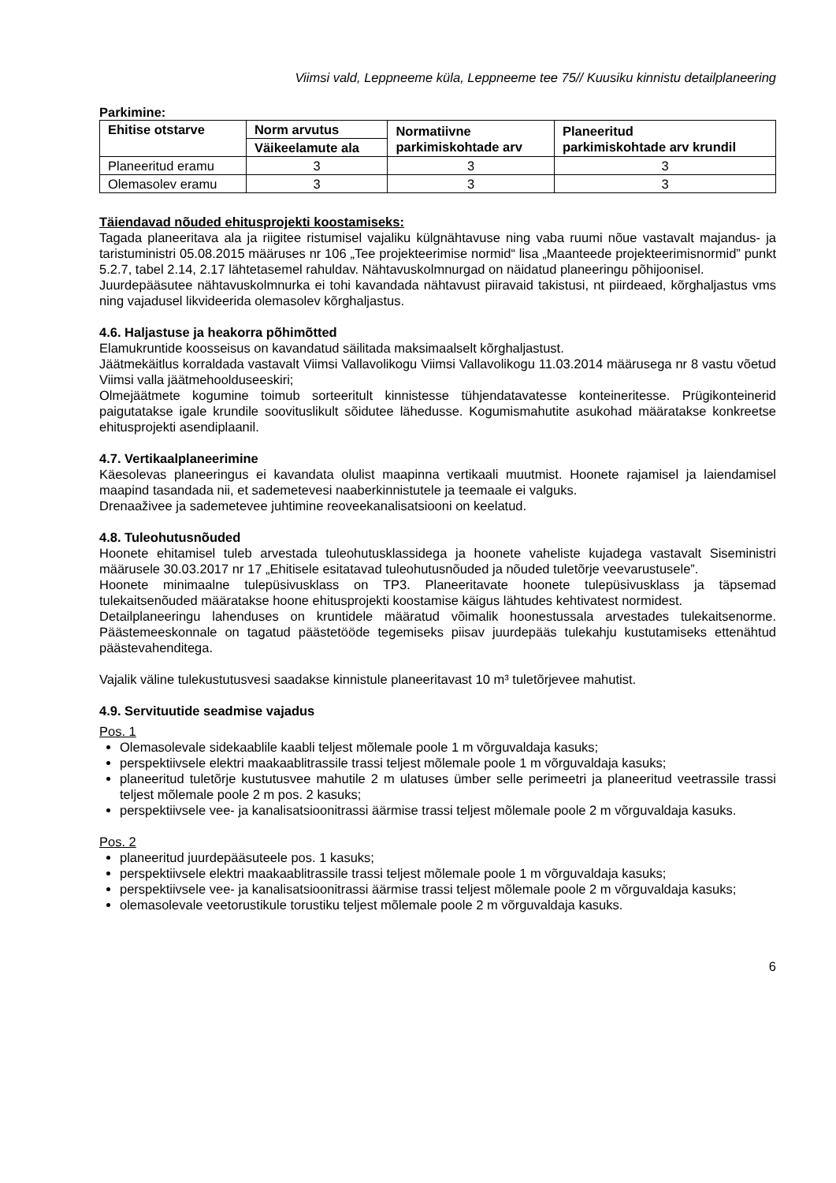Viimsi vald, Leppneeme küla, Leppneeme tee 75// Kuusiku kinnistu detailplaneering
Parkimine:
| Ehitise otstarve | Norm arvutus | Normatiivne parkimiskohtade arv | Planeeritud parkimiskohtade arv krundil |
| --- | --- | --- | --- |
| | Väikeelamute ala | | |
| Planeeritud eramu | 3 | 3 | 3 |
| Olemasolev eramu | 3 | 3 | 3 |
Täiendavad nõuded ehitusprojekti koostamiseks:
Tagada planeeritava ala ja riigitee ristumisel vajaliku külgnähtavuse ning vaba ruumi nõue vastavalt majandus- ja taristuministri 05.08.2015 määruses nr 106 „Tee projekteerimise normid“ lisa „Maanteede projekteerimisnormid” punkt 5.2.7, tabel 2.14, 2.17 lähtetasemel rahuldav. Nähtavuskolmnurgad on näidatud planeeringu põhijoonisel.
Juurdepääsutee nähtavuskolmnurka ei tohi kavandada nähtavust piiravaid takistusi, nt piirdeaed, kõrghaljastus vms ning vajadusel likvideerida olemasolev kõrghaljastus.
4.6. Haljastuse ja heakorra põhimõtted
Elamukruntide koosseisus on kavandatud säilitada maksimaalselt kõrghaljastust.
Jäätmekäitlus korraldada vastavalt Viimsi Vallavolikogu Viimsi Vallavolikogu 11.03.2014 määrusega nr 8 vastu võetud Viimsi valla jäätmehoolduseeskiri;
Olmejäätmete kogumine toimub sorteeritult kinnistesse tühjendatavatesse konteineritesse. Prügikonteinerid paigutatakse igale krundile soovituslikult sõidutee lähedusse. Kogumismahutite asukohad määratakse konkreetse ehitusprojekti asendiplaanil.
4.7. Vertikaalplaneerimine
Käesolevas planeeringus ei kavandata olulist maapinna vertikaali muutmist. Hoonete rajamisel ja laiendamisel maapind tasandada nii, et sademetevesi naaberkinnistutele ja teemaale ei valguks.
Drenaaživee ja sademetevee juhtimine reoveekanalisatsiooni on keelatud.
4.8. Tuleohutusnõuded
Hoonete ehitamisel tuleb arvestada tuleohutusklassidega ja hoonete vaheliste kujadega vastavalt Siseministri määrusele 30.03.2017 nr 17 „Ehitisele esitatavad tuleohutusnõuded ja nõuded tuletõrje veevarustusele”.
Hoonete minimaalne tulepüsivusklass on TP3. Planeeritavate hoonete tulepüsivusklass ja täpsemad tulekaitsenõuded määratakse hoone ehitusprojekti koostamise käigus lähtudes kehtivatest normidest.
Detailplaneeringu lahenduses on kruntidele määratud võimalik hoonestussala arvestades tulekaitsenorme. Päästemeeskonnale on tagatud päästetööde tegemiseks piisav juurdepääs tulekahju kustutamiseks ettenähtud päästevahenditega.
Vajalik väline tulekustutusvesi saadakse kinnistule planeeritavast 10 m³ tuletõrjevee mahutist.
4.9. Servituutide seadmise vajadus
Pos. 1
Olemasolevale sidekaablile kaabli teljest mõlemale poole 1 m võrguvaldaja kasuks;
perspektiivsele elektri maakaablitrassile trassi teljest mõlemale poole 1 m võrguvaldaja kasuks;
planeeritud tuletõrje kustutusvee mahutile 2 m ulatuses ümber selle perimeetri ja planeeritud veetrassile trassi teljest mõlemale poole 2 m pos. 2 kasuks;
perspektiivsele vee- ja kanalisatsioonitrassi äärmise trassi teljest mõlemale poole 2 m võrguvaldaja kasuks.
Pos. 2
planeeritud juurdepääsuteele pos. 1 kasuks;
perspektiivsele elektri maakaablitrassile trassi teljest mõlemale poole 1 m võrguvaldaja kasuks;
perspektiivsele vee- ja kanalisatsioonitrassi äärmise trassi teljest mõlemale poole 2 m võrguvaldaja kasuks;
olemasolevale veetorustikule torustiku teljest mõlemale poole 2 m võrguvaldaja kasuks.
6